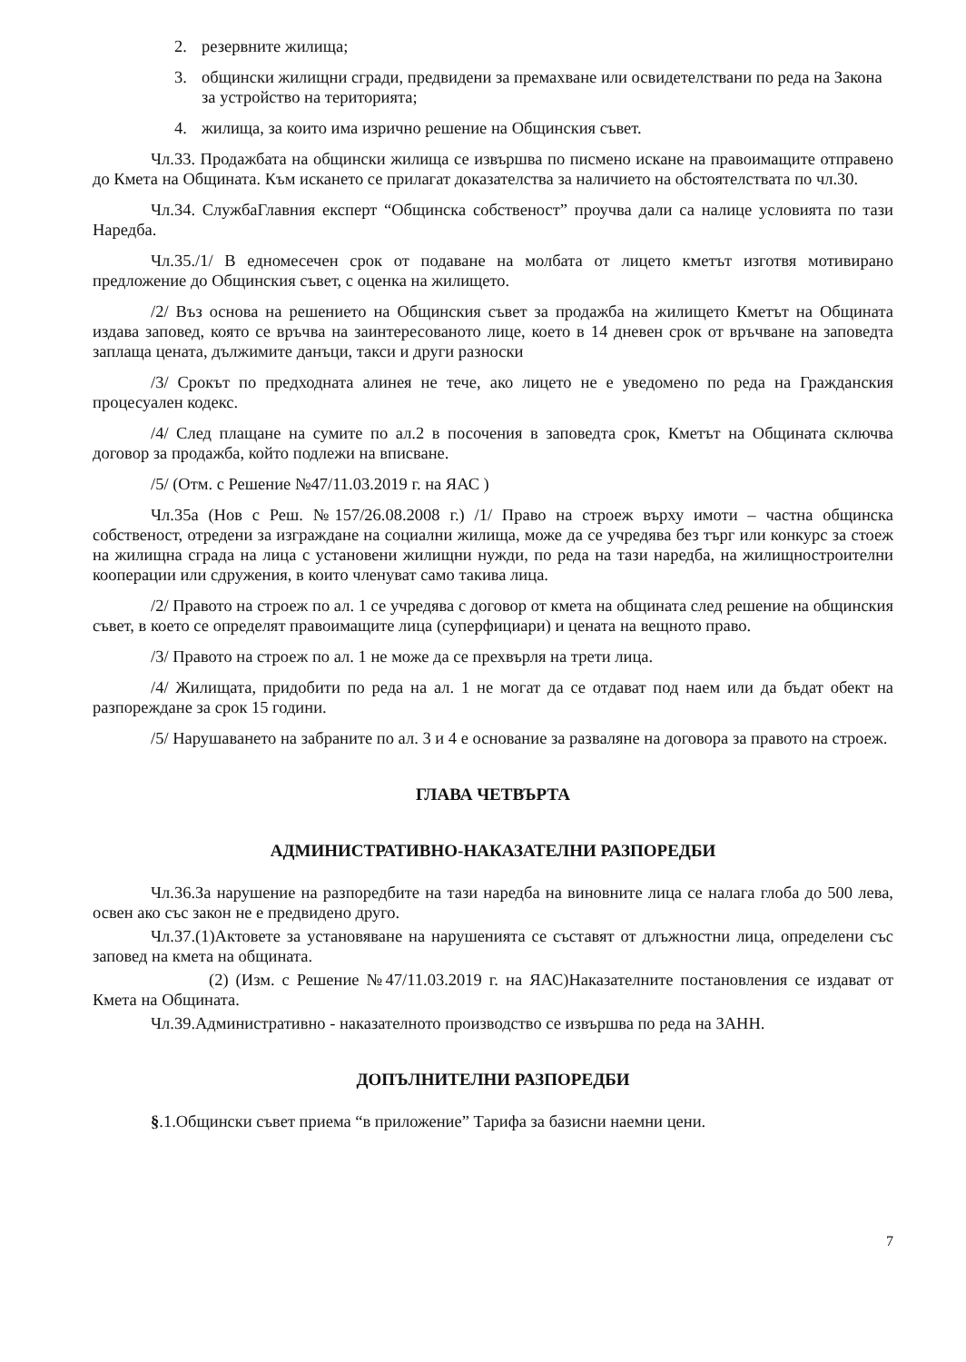2. резервните жилища;
3. общински жилищни сгради, предвидени за премахване или освидетелствани по реда на Закона за устройство на територията;
4. жилища, за които има изрично решение на Общинския съвет.
Чл.33. Продажбата на общински жилища се извършва по писмено искане на правоимащите отправено до Кмета на Общината. Към искането се прилагат доказателства за наличието на обстоятелствата по чл.30.
Чл.34. СлужбаГлавния експерт “Общинска собственост” проучва дали са налице условията по тази Наредба.
Чл.35./1/ В едномесечен срок от подаване на молбата от лицето кметът изготвя мотивирано предложение до Общинския съвет, с оценка на жилището.
/2/ Въз основа на решението на Общинския съвет за продажба на жилището Кметът на Общината издава заповед, която се връчва на заинтересованото лице, което в 14 дневен срок от връчване на заповедта заплаща цената, дължимите данъци, такси и други разноски
/3/ Срокът по предходната алинея не тече, ако лицето не е уведомено по реда на Гражданския процесуален кодекс.
/4/ След плащане на сумите по ал.2 в посочения в заповедта срок, Кметът на Общината сключва договор за продажба, който подлежи на вписване.
/5/ (Отм. с Решение №47/11.03.2019 г. на ЯАС )
Чл.35а (Нов с Реш. №157/26.08.2008 г.) /1/ Право на строеж върху имоти – частна общинска собственост, отредени за изграждане на социални жилища, може да се учредява без търг или конкурс за стоеж на жилищна сграда на лица с установени жилищни нужди, по реда на тази наредба, на жилищностроителни кооперации или сдружения, в които членуват само такива лица.
/2/ Правото на строеж по ал. 1 се учредява с договор от кмета на общината след решение на общинския съвет, в което се определят правоимащите лица (суперфициари) и цената на вещното право.
/3/ Правото на строеж по ал. 1 не може да се прехвърля на трети лица.
/4/ Жилищата, придобити по реда на ал. 1 не могат да се отдават под наем или да бъдат обект на разпореждане за срок 15 години.
/5/ Нарушаването на забраните по ал. 3 и 4 е основание за разваляне на договора за правото на строеж.
ГЛАВА ЧЕТВЪРТА
АДМИНИСТРАТИВНО-НАКАЗАТЕЛНИ РАЗПОРЕДБИ
Чл.36.За нарушение на разпоредбите на тази наредба на виновните лица се налага глоба до 500 лева, освен ако със закон не е предвидено друго.
Чл.37.(1)Актовете за установяване на нарушенията се съставят от длъжностни лица, определени със заповед на кмета на общината.
(2) (Изм. с Решение №47/11.03.2019 г. на ЯАС)Наказателните постановления се издават от Кмета на Общината.
Чл.39.Административно - наказателното производство се извършва по реда на ЗАНН.
ДОПЪЛНИТЕЛНИ РАЗПОРЕДБИ
§.1.Общински съвет приема “в приложение” Тарифа за базисни наемни цени.
7